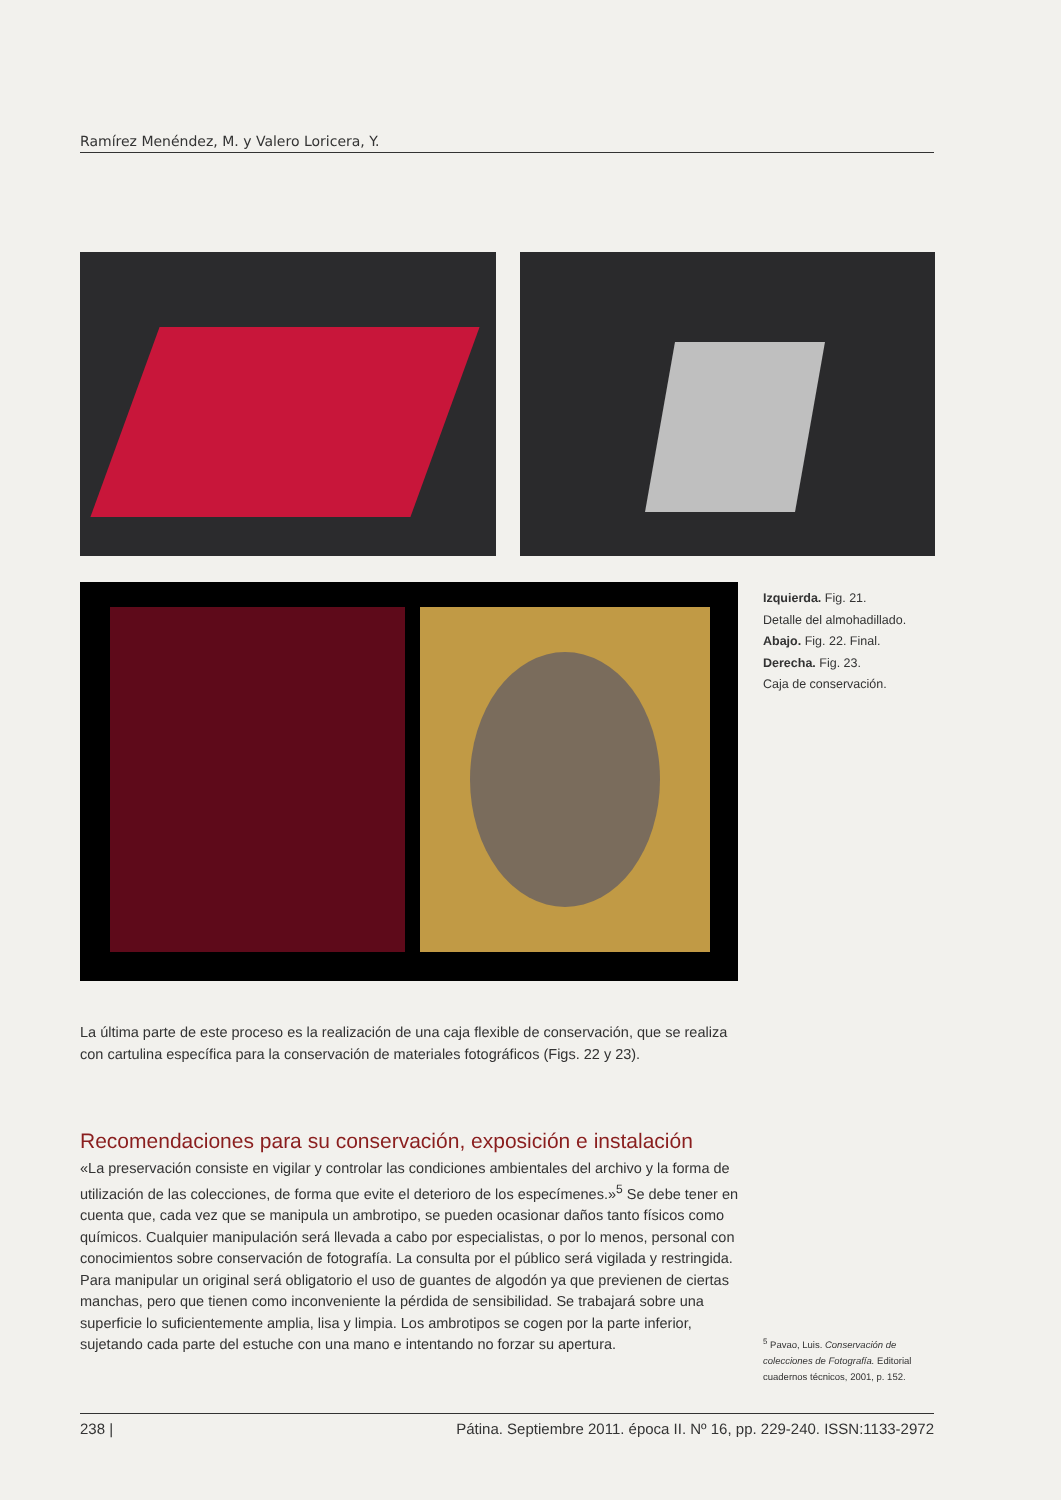Ramírez Menéndez, M. y Valero Loricera, Y.
Izquierda. Fig. 21.
Detalle del almohadillado.
Abajo. Fig. 22. Final.
Derecha. Fig. 23.
Caja de conservación.
La última parte de este proceso es la realización de una caja flexible de conservación, que se realiza con cartulina específica para la conservación de materiales fotográficos (Figs. 22 y 23).
Recomendaciones para su conservación, exposición e instalación
«La preservación consiste en vigilar y controlar las condiciones ambientales del archivo y la forma de utilización de las colecciones, de forma que evite el deterioro de los especímenes.»<sup>5</sup> Se debe tener en cuenta que, cada vez que se manipula un ambrotipo, se pueden ocasionar daños tanto físicos como químicos. Cualquier manipulación será llevada a cabo por especialistas, o por lo menos, personal con conocimientos sobre conservación de fotografía. La consulta por el público será vigilada y restringida. Para manipular un original será obligatorio el uso de guantes de algodón ya que previenen de ciertas manchas, pero que tienen como inconveniente la pérdida de sensibilidad. Se trabajará sobre una superficie lo suficientemente amplia, lisa y limpia. Los ambrotipos se cogen por la parte inferior, sujetando cada parte del estuche con una mano e intentando no forzar su apertura.
<sup>5</sup> Pavao, Luis. Conservación de colecciones de Fotografía. Editorial cuadernos técnicos, 2001, p. 152.
238 | Pátina. Septiembre 2011. época II. Nº 16, pp. 229-240. ISSN:1133-2972